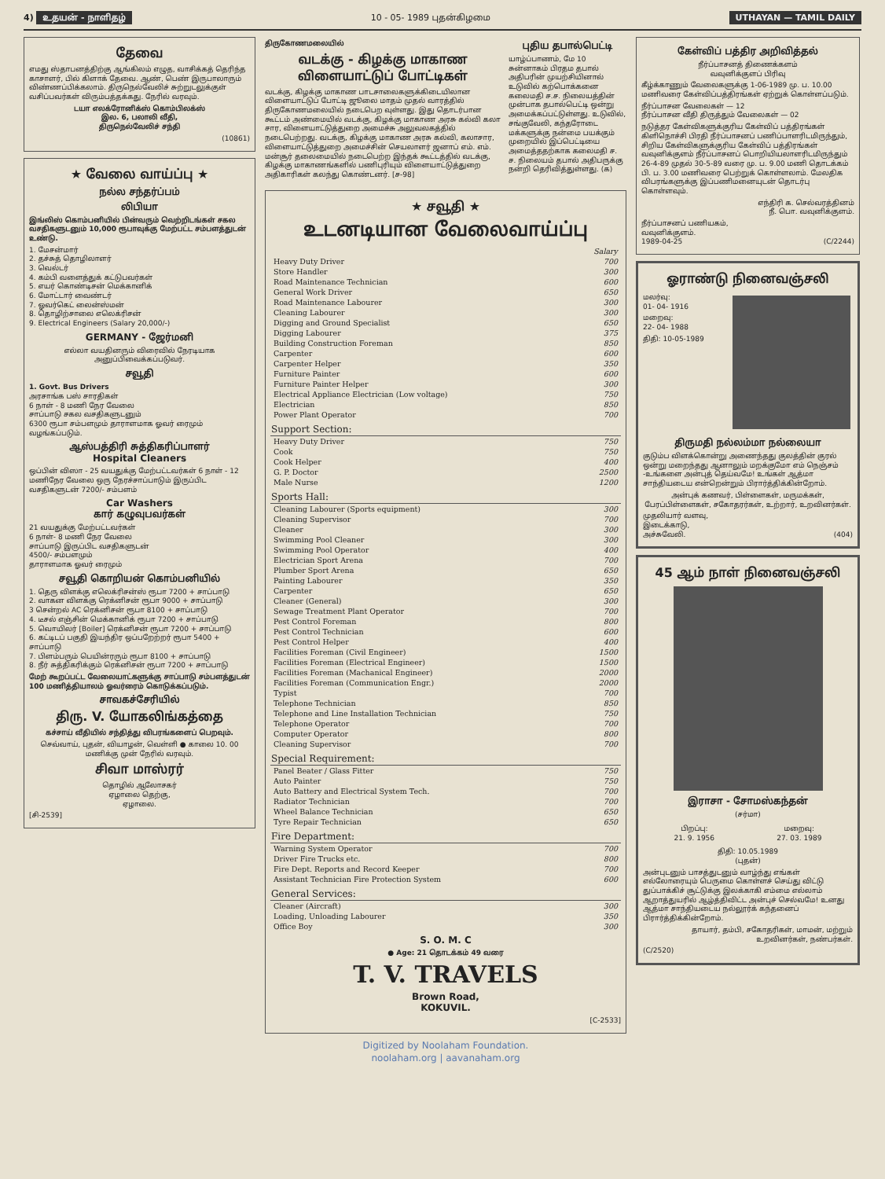4) உதயன் - நாளிதழ் 10 - 05- 1989 புதன்கிழமை UTHAYAN — TAMIL DAILY
தேவை
எமது ஸ்தாபனத்திற்கு ஆங்கிலம் எழுத, வாசிக்கத் தெரிந்த காசாளர், பில் கிளாக் தேவை. ஆண், பெண் இருபாலாரும் விண்ணப்பிக்கலாம். திருநெல்வேலிச் சுற்றுடலுக்குள் வசிப்பவர்கள் விரும்பத்தக்கது. நேரில் வரவும்.
டயா எலக்ரோனிக்ஸ் கொம்பிலக்ஸ்
இல. 6, பலாலி வீதி,
திருநெல்வேலிச் சந்தி
(10861)
★ வேலை வாய்ப்பு ★
நல்ல சந்தர்ப்பம்
லிபியா
இங்லிஸ் கொம்பனியில் பின்வரும் வெற்றிடங்கள் சகல வசதிகளுடனும் 10,000 ரூபாவுக்கு மேற்பட்ட சம்பளத்துடன் உண்டு.
1. மேசன்மார்
2. தச்சுத் தொழிலாளர்
3. வெல்டர்
4. கம்பி வளைத்துக் கட்டுபவர்கள்
5. எயர் கொண்டிசன் மெக்கானிக்
6. மோட்டார் வைண்டர்
7. ஓவர்கெட் லைன்ஸ்மன்
8. தொழிற்சாலை எலெக்ரிசன்
9. Electrical Engineers (Salary 20,000/-)
GERMANY - ஜேர்மனி
எல்லா வயதினரும் விரைவில் நேரடியாக அனுப்பிவைக்கப்படுவர்.
சவூதி
1. Govt. Bus Drivers
அரசாங்க பஸ் சாரதிகள்
6 நாள் - 8 மணி நேர வேலை
சாப்பாடு சகல வசதிகளுடனும்
6300 ரூபா சம்பளமும் தாராளமாக ஓவர் ரைமும் வழங்கப்படும்.
ஆஸ்பத்திரி சுத்திகரிப்பாளர்
Hospital Cleaners
ஒப்பின் விஸா - 25 வயதுக்கு மேற்பட்டவர்கள் 6 நாள் - 12 மணிநேர வேலை ஒரு நேரச்சாப்பாடும் இருப்பிட வசதிகளுடன் 7200/- சம்பளம்
Car Washers
கார் கழுவுபவர்கள்
21 வயதுக்கு மேற்பட்டவர்கள்
6 நாள்- 8 மணி நேர வேலை
சாப்பாடு இருப்பிட வசதிகளுடன்
4500/- சம்பளமும்
தாராளமாக ஓவர் ரைமும்
சவூதி கொறியன் கொம்பனியில்
1. தெரு விளக்கு எலெக்ரிசன்ஸ் ரூபா 7200 + சாப்பாடு
2. வாகன விளக்கு ரெக்னிசன் ரூபா 9000 + சாப்பாடு
3 சென்றல் AC ரெக்னிசன் ரூபா 8100 + சாப்பாடு
4. டீசல் எஞ்சின் மெக்கானிக் ரூபா 7200 + சாப்பாடு
5. வொயிலர் [Boiler] ரெக்னிசன் ரூபா 7200 + சாப்பாடு
6. கட்டிடப் பகுதி இயந்திர ஒப்பறேற்றர் ரூபா 5400 + சாப்பாடு
7. பிளம்பரும் பெயின்ரரும் ரூபா 8100 + சாப்பாடு
8. நீர் சுத்திகரிக்கும் ரெக்னிசன் ரூபா 7200 + சாப்பாடு
மேற் கூறப்பட்ட வேலையாட்களுக்கு சாப்பாடு சம்பளத்துடன் 100 மணித்தியாலம் ஓவர்ரைம் கொடுக்கப்படும்.
சாவகச்சேரியில்
திரு. V. யோகலிங்கத்தை
கச்சாய் வீதியில் சந்தித்து விபரங்களைப் பெறவும்.
செவ்வாய், புதன், வியாழன், வெள்ளி ● காலை 10. 00 மணிக்கு முன் நேரில் வரவும்.
சிவா மாஸ்ரர்
தொழில் ஆலோசகர்
ஏழாலை தெற்கு,
ஏழாலை.
[சி-2539]
திருகோணமலையில்
வடக்கு - கிழக்கு மாகாண விளையாட்டுப் போட்டிகள்
வடக்கு, கிழக்கு மாகாண பாடசாலைகளுக்கிடையிலான விளையாட்டுப் போட்டி ஜூலை மாதம் முதல் வாரத்தில் திருகோணமலையில் நடைபெற வுள்ளது. இது தொடர்பான கூட்டம் அண்மையில் வடக்கு, கிழக்கு மாகாண அரசு கல்வி கலா சார, விளையாட்டுத்துறை அமைச்சு அலுவலகத்தில் நடைபெற்றது. வடக்கு, கிழக்கு மாகாண அரசு கல்வி, கலாசார, விளையாட்டுத்துறை அமைச்சின் செயலாளர் ஜனாப் எம். எம். மன்சூர் தலைமையில் நடைபெற்ற இந்தக் கூட்டத்தில் வடக்கு, கிழக்கு மாகாணங்களில் பணிபுரியும் விளையாட்டுத்துறை அதிகாரிகள் கலந்து கொண்டனர். [ச-98]
புதிய தபால்பெட்டி
யாழ்ப்பாணம், மே 10 சுன்னாகம் பிரதம தபால் அதிபரின் முயற்சியினால் உடுவில் கற்பொக்கனை கலைமதி ச.ச. நிலையத்தின் முன்பாக தபால்பெட்டி ஒன்று அமைக்கப்பட்டுள்ளது. உடுவில், சங்குவேலி, கந்தரோடை மக்களுக்கு நன்மை பயக்கும் முறையில் இப்பெட்டியை அமைத்ததற்காக கலைமதி ச. ச. நிலையம் தபால் அதிபருக்கு நன்றி தெரிவித்துள்ளது. (க)
★ சவூதி ★
உடனடியான வேலைவாய்ப்பு
| | Salary |
| Heavy Duty Driver | 700 |
| Store Handler | 300 |
| Road Maintenance Technician | 600 |
| General Work Driver | 650 |
| Road Maintenance Labourer | 300 |
| Cleaning Labourer | 300 |
| Digging and Ground Specialist | 650 |
| Digging Labourer | 375 |
| Building Construction Foreman | 850 |
| Carpenter | 600 |
| Carpenter Helper | 350 |
| Furniture Painter | 600 |
| Furniture Painter Helper | 300 |
| Electrical Appliance Electrician (Low voltage) | 750 |
| Electrician | 850 |
| Power Plant Operator | 700 |
| Support Section: | |
| Heavy Duty Driver | 750 |
| Cook | 750 |
| Cook Helper | 400 |
| G. P. Doctor | 2500 |
| Male Nurse | 1200 |
| Sports Hall: | |
| Cleaning Labourer (Sports equipment) | 300 |
| Cleaning Supervisor | 700 |
| Cleaner | 300 |
| Swimming Pool Cleaner | 300 |
| Swimming Pool Operator | 400 |
| Electrician Sport Arena | 700 |
| Plumber Sport Arena | 650 |
| Painting Labourer | 350 |
| Carpenter | 650 |
| Cleaner (General) | 300 |
| Sewage Treatment Plant Operator | 700 |
| Pest Control Foreman | 800 |
| Pest Control Technician | 600 |
| Pest Control Helper | 400 |
| Facilities Foreman (Civil Engineer) | 1500 |
| Facilities Foreman (Electrical Engineer) | 1500 |
| Facilities Foreman (Machanical Engineer) | 2000 |
| Facilities Foreman (Communication Engr.) | 2000 |
| Typist | 700 |
| Telephone Technician | 850 |
| Telephone and Line Installation Technician | 750 |
| Telephone Operator | 700 |
| Computer Operator | 800 |
| Cleaning Supervisor | 700 |
| Special Requirement: | |
| Panel Beater / Glass Fitter | 750 |
| Auto Painter | 750 |
| Auto Battery and Electrical System Tech. | 700 |
| Radiator Technician | 700 |
| Wheel Balance Technician | 650 |
| Tyre Repair Technician | 650 |
| Fire Department: | |
| Warning System Operator | 700 |
| Driver Fire Trucks etc. | 800 |
| Fire Dept. Reports and Record Keeper | 700 |
| Assistant Technician Fire Protection System | 600 |
| General Services: | |
| Cleaner (Aircraft) | 300 |
| Loading, Unloading Labourer | 350 |
| Office Boy | 300 |
S. O. M. C
● Age: 21 தொடக்கம் 49 வரை
T. V. TRAVELS
Brown Road,
KOKUVIL.
[C-2533]
Digitized by Noolaham Foundation.
noolaham.org | aavanaham.org
கேள்விப் பத்திர அறிவித்தல்
நீர்ப்பாசனத் திணைக்களம்
வவுனிக்குளப் பிரிவு
கீழ்க்காணும் வேலைகளுக்கு 1-06-1989 மு. ப. 10.00 மணிவரை கேள்விப்பத்திரங்கள் ஏற்றுக் கொள்ளப்படும்.
நீர்ப்பாசன வேலைகள் — 12
நீர்ப்பாசன வீதி திருத்தும் வேலைகள் — 02
நடுத்தர கேள்விகளுக்குரிய கேள்விப் பத்திரங்கள் கிளிநொச்சி பிரதி நீர்ப்பாசனப் பணிப்பாளரிடமிருந்தும், சிறிய கேள்விகளுக்குரிய கேள்விப் பத்திரங்கள் வவுனிக்குளம் நீர்ப்பாசனப் பொறியியலாளரிடமிருந்தும் 26-4-89 முதல் 30-5-89 வரை மு. ப. 9.00 மணி தொடக்கம் பி. ப. 3.00 மணிவரை பெற்றுக் கொள்ளலாம். மேலதிக விபரங்களுக்கு இப்பணிமனையுடன் தொடர்பு கொள்ளவும்.
எந்திரி க. செல்வரத்தினம்
நீ. பொ. வவுனிக்குளம்.
நீர்ப்பாசனப் பணியகம்,
வவுனிக்குளம்.
1989-04-25 (C/2244)
ஓராண்டு நினைவஞ்சலி
மலர்வு:
01- 04- 1916
மறைவு:
22- 04- 1988
திதி: 10-05-1989
திருமதி நல்லம்மா நல்லையா
குடும்ப விளக்கொன்று அணைந்தது குலத்தின் குரல் ஒன்று மறைந்தது ஆனாலும் மறக்குமோ எம் நெஞ்சம் -உங்களை அன்புத் தெய்வமே! உங்கள் ஆத்மா சாந்தியடைய என்றென்றும் பிரார்த்திக்கின்றோம்.
அன்புக் கணவர், பிள்ளைகள், மருமக்கள், பேரப்பிள்ளைகள், சகோதரர்கள், உற்றார், உறவினர்கள்.
முதலியார் வளவு,
இடைக்காடு,
அச்சுவேலி. (404)
45 ஆம் நாள் நினைவஞ்சலி
இராசா - சோமஸ்கந்தன்
(சர்மா)
பிறப்பு:
21. 9. 1956
மறைவு:
27. 03. 1989
திதி: 10.05.1989
(புதன்)
அன்புடனும் பாசத்துடனும் வாழ்ந்து எங்கள் எல்லோரையும் பெருமை கொள்ளச் செய்து விட்டு துப்பாக்கிச் சூட்டுக்கு இலக்காகி எம்மை எல்லாம் ஆறாத்துயரில் ஆழ்த்திவிட்ட அன்புச் செல்வமே! உனது ஆத்மா சாந்தியடைய நல்லூர்க் கந்தனைப் பிரார்த்திக்கின்றோம்.
தாயார், தம்பி, சகோதரிகள், மாமன், மற்றும் உறவினர்கள், நண்பர்கள்.
(C/2520)